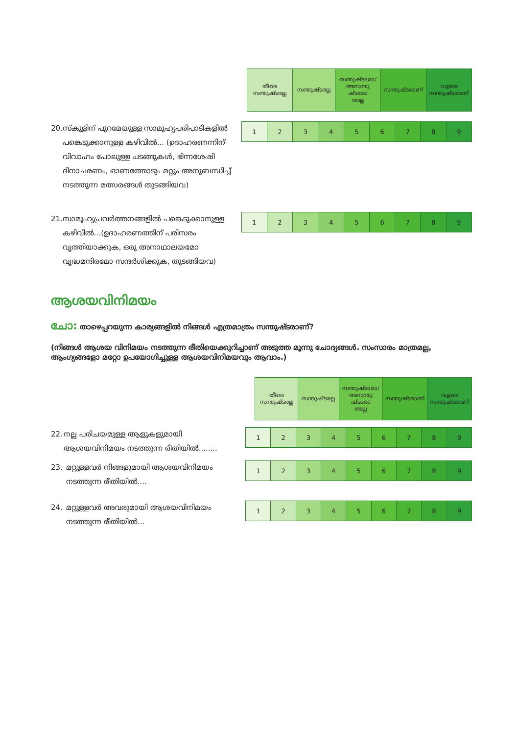| തീരെ സന്തുഷ്ടരല്ല | സന്തുഷ്ടരല്ല | സന്തുഷ്ടരോ/ അസന്തു ഷ്ടരോ അല്ല | സന്തുഷ്ടരാണ് | വളരെ സന്തുഷ്ടരാണ് |
20. സ്കൂളിന് പുറമേയുള്ള സാമൂഹ്യപരിപാടികളിൽ പങ്കെടുക്കാനുള്ള കഴിവിൽ... (ഉദാഹരണന്നിന് വിവാഹം പോലുള്ള ചടങ്ങുകൾ, ഭിന്നശേഷി ദിനാചരണം, ഓണത്തോടും മറ്റും അനുബന്ധിച്ച് നടത്തുന്ന മത്സരങ്ങൾ തുടങ്ങിയവ)
| 1 | 2 | 3 | 4 | 5 | 6 | 7 | 8 | 9 |
21. സാമൂഹ്യപ്രവർത്തനങ്ങളിൽ പങ്കെടുക്കാനുള്ള കഴിവിൽ...(ഉദാഹരണത്തിന് പരിസരം വൃത്തിയാക്കുക, ഒരു അനാഥാലയമോ വൃദ്ധമന്ദിരമോ സന്ദർശിക്കുക, തുടങ്ങിയവ)
| 1 | 2 | 3 | 4 | 5 | 6 | 7 | 8 | 9 |
ആശയവിനിമയം
ചോ: താഴെപ്പറയുന്ന കാര്യങ്ങളിൽ നിങ്ങൾ എത്രമാത്രം സന്തുഷ്ടരാണ്?
(നിങ്ങൾ ആശയ വിനിമയം നടത്തുന്ന രീതിയെക്കുറിച്ചാണ് അടുത്ത മൂന്നു ചോദ്യങ്ങൾ. സംസാരം മാത്രമല്ല, ആംഗ്യങ്ങളോ മറ്റോ ഉപയോഗിച്ചുള്ള ആശയവിനിമയവും ആവാം.)
| തീരെ സന്തുഷ്ടരല്ല | സന്തുഷ്ടരല്ല | സന്തുഷ്ടരോ/ അസന്തു ഷ്ടരോ അല്ല | സന്തുഷ്ടരാണ് | വളരെ സന്തുഷ്ടരാണ് |
22. നല്ല പരിചയമുള്ള ആളുകളുമായി ആശയവിനിമയം നടത്തുന്ന രീതിയിൽ........
| 1 | 2 | 3 | 4 | 5 | 6 | 7 | 8 | 9 |
23. മറ്റുള്ളവർ നിങ്ങളുമായി ആശയവിനിമയം നടത്തുന്ന രീതിയിൽ....
| 1 | 2 | 3 | 4 | 5 | 6 | 7 | 8 | 9 |
24. മറ്റുള്ളവർ അവരുമായി ആശയവിനിമയം നടത്തുന്ന രീതിയിൽ...
| 1 | 2 | 3 | 4 | 5 | 6 | 7 | 8 | 9 |